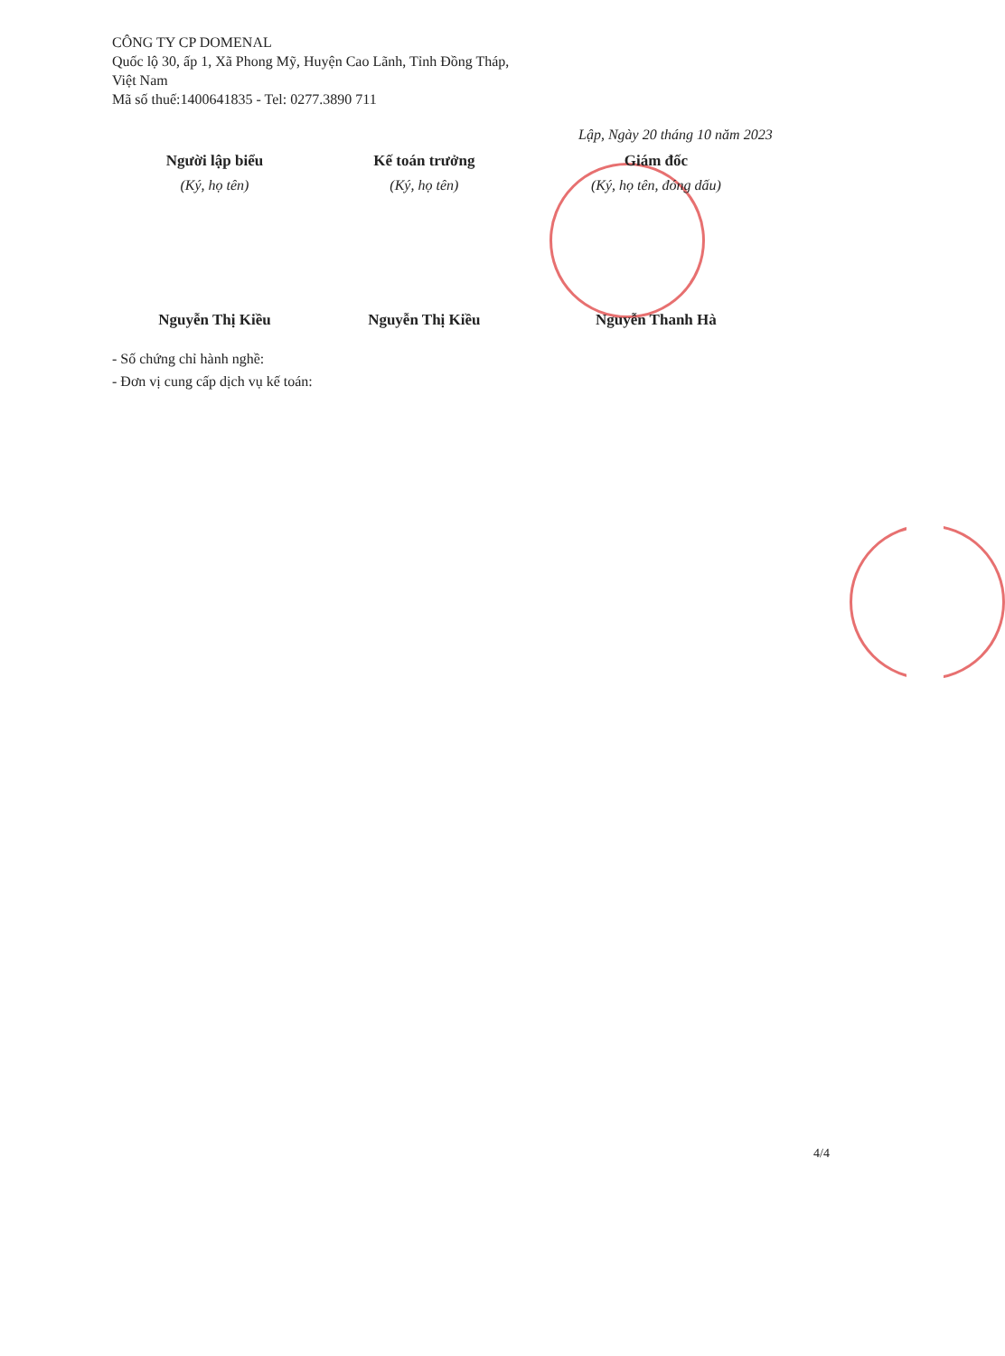CÔNG TY CP DOMENAL
Quốc lộ 30, ấp 1, Xã Phong Mỹ, Huyện Cao Lãnh, Tỉnh Đồng Tháp,
Việt Nam
Mã số thuế:1400641835 - Tel: 0277.3890 711
Lập, Ngày 20 tháng 10 năm 2023
Người lập biểu
(Ký, họ tên)
Nguyễn Thị Kiều
Kế toán trưởng
(Ký, họ tên)
Nguyễn Thị Kiều
Giám đốc
(Ký, họ tên, đóng dấu)
Nguyễn Thanh Hà
- Số chứng chỉ hành nghề:
- Đơn vị cung cấp dịch vụ kế toán:
4/4